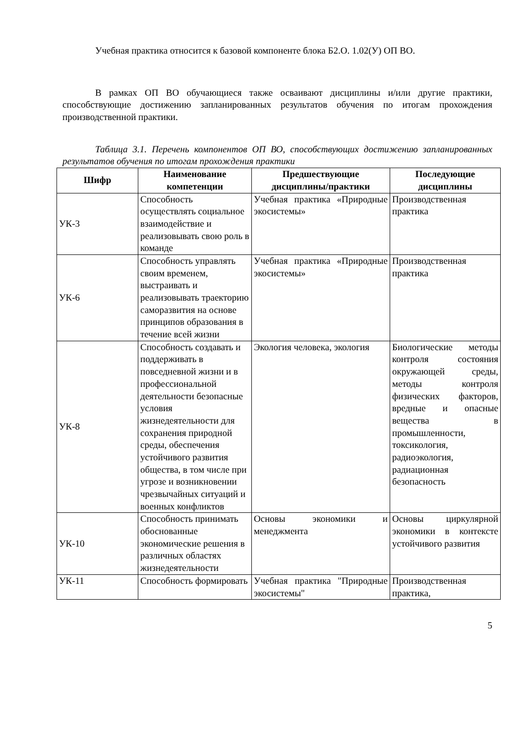Учебная практика относится к базовой компоненте блока Б2.О. 1.02(У) ОП ВО.
В рамках ОП ВО обучающиеся также осваивают дисциплины и/или другие практики, способствующие достижению запланированных результатов обучения по итогам прохождения производственной практики.
Таблица 3.1. Перечень компонентов ОП ВО, способствующих достижению запланированных результатов обучения по итогам прохождения практики
| Шифр | Наименование компетенции | Предшествующие дисциплины/практики | Последующие дисциплины |
| --- | --- | --- | --- |
| УК-3 | Способность осуществлять социальное взаимодействие и реализовывать свою роль в команде | Учебная практика «Природные экосистемы» | Производственная практика |
| УК-6 | Способность управлять своим временем, выстраивать и реализовывать траекторию саморазвития на основе принципов образования в течение всей жизни | Учебная практика «Природные экосистемы» | Производственная практика |
| УК-8 | Способность создавать и поддерживать в повседневной жизни и в профессиональной деятельности безопасные условия жизнедеятельности для сохранения природной среды, обеспечения устойчивого развития общества, в том числе при угрозе и возникновении чрезвычайных ситуаций и военных конфликтов | Экология человека, экология | Биологические методы контроля состояния окружающей среды, методы контроля физических факторов, вредные и опасные вещества в промышленности, токсикология, радиоэкология, радиационная безопасность |
| УК-10 | Способность принимать обоснованные экономические решения в различных областях жизнедеятельности | Основы экономики и менеджмента | Основы циркулярной экономики в контексте устойчивого развития |
| УК-11 | Способность формировать | Учебная практика "Природные экосистемы" | Производственная практика, |
5